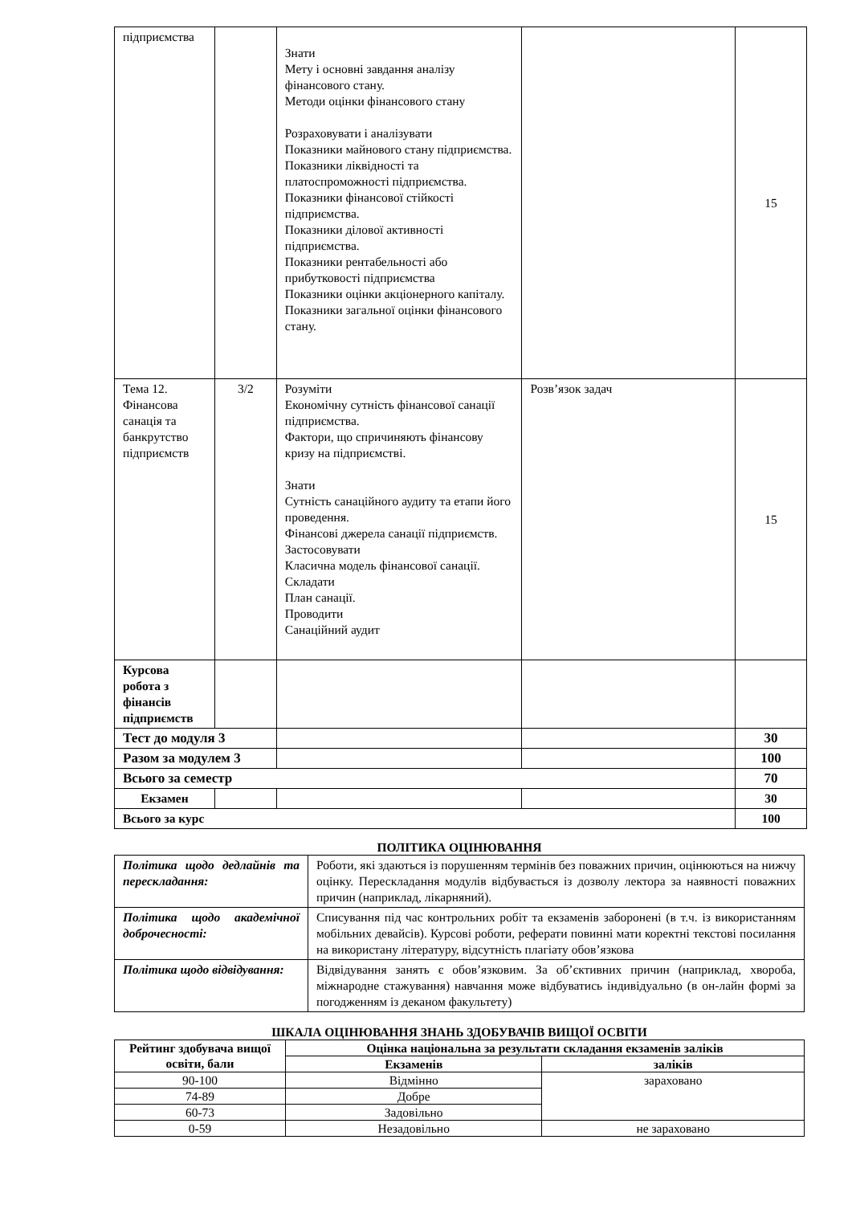| підприємства | | Знати Мету і основні завдання аналізу фінансового стану. Методи оцінки фінансового стану Розраховувати і аналізувати Показники майнового стану підприємства. Показники ліквідності та платоспроможності підприємства. Показники фінансової стійкості підприємства. Показники ділової активності підприємства. Показники рентабельності або прибутковості підприємства Показники оцінки акціонерного капіталу. Показники загальної оцінки фінансового стану. | | 15 |
| Тема 12. Фінансова санація та банкрутство підприємств | 3/2 | Розуміти Економічну сутність фінансової санації підприємства. Фактори, що спричиняють фінансову кризу на підприємстві. Знати Сутність санаційного аудиту та етапи його проведення. Фінансові джерела санації підприємств. Застосовувати Класична модель фінансової санації. Складати План санації. Проводити Санаційний аудит | Розв’язок задач | 15 |
| Курсова робота з фінансів підприємств | | | | |
| Тест до модуля 3 | | | | 30 |
| Разом за модулем 3 | | | | 100 |
| Всього за семестр | | | | 70 |
| Екзамен | | | | 30 |
| Всього за курс | | | | 100 |
ПОЛІТИКА ОЦІНЮВАННЯ
| Політика щодо дедлайнів та перескладання: | Роботи, які здаються із порушенням термінів без поважних причин, оцінюються на нижчу оцінку. Перескладання модулів відбувається із дозволу лектора за наявності поважних причин (наприклад, лікарняний). |
| Політика щодо академічної доброчесності: | Списування під час контрольних робіт та екзаменів заборонені (в т.ч. із використанням мобільних девайсів). Курсові роботи, реферати повинні мати коректні текстові посилання на використану літературу, відсутність плагіату обов’язкова |
| Політика щодо відвідування: | Відвідування занять є обов’язковим. За об’єктивних причин (наприклад, хвороба, міжнародне стажування) навчання може відбуватись індивідуально (в он-лайн формі за погодженням із деканом факультету) |
ШКАЛА ОЦІНЮВАННЯ ЗНАНЬ ЗДОБУВАЧІВ ВИЩОЇ ОСВІТИ
| Рейтинг здобувача вищої освіти, бали | Оцінка національна за результати складання екзаменів заліків | |
| --- | --- | --- |
| | Екзаменів | заліків |
| 90-100 | Відмінно | зараховано |
| 74-89 | Добре | |
| 60-73 | Задовільно | |
| 0-59 | Незадовільно | не зараховано |